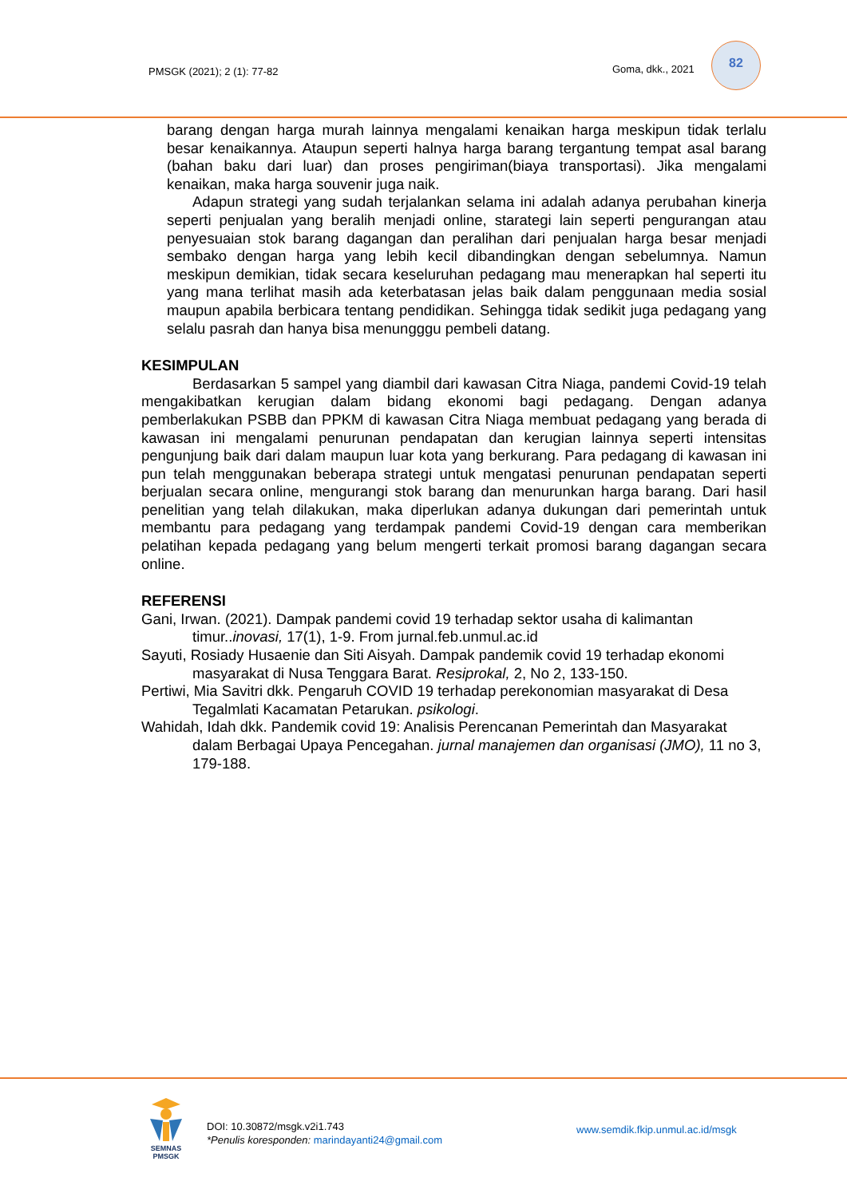PMSGK (2021); 2 (1): 77-82 Goma, dkk., 2021
82
barang dengan harga murah lainnya mengalami kenaikan harga meskipun tidak terlalu besar kenaikannya. Ataupun seperti halnya harga barang tergantung tempat asal barang (bahan baku dari luar) dan proses pengiriman(biaya transportasi). Jika mengalami kenaikan, maka harga souvenir juga naik.
Adapun strategi yang sudah terjalankan selama ini adalah adanya perubahan kinerja seperti penjualan yang beralih menjadi online, starategi lain seperti pengurangan atau penyesuaian stok barang dagangan dan peralihan dari penjualan harga besar menjadi sembako dengan harga yang lebih kecil dibandingkan dengan sebelumnya. Namun meskipun demikian, tidak secara keseluruhan pedagang mau menerapkan hal seperti itu yang mana terlihat masih ada keterbatasan jelas baik dalam penggunaan media sosial maupun apabila berbicara tentang pendidikan. Sehingga tidak sedikit juga pedagang yang selalu pasrah dan hanya bisa menungggu pembeli datang.
KESIMPULAN
Berdasarkan 5 sampel yang diambil dari kawasan Citra Niaga, pandemi Covid-19 telah mengakibatkan kerugian dalam bidang ekonomi bagi pedagang. Dengan adanya pemberlakukan PSBB dan PPKM di kawasan Citra Niaga membuat pedagang yang berada di kawasan ini mengalami penurunan pendapatan dan kerugian lainnya seperti intensitas pengunjung baik dari dalam maupun luar kota yang berkurang. Para pedagang di kawasan ini pun telah menggunakan beberapa strategi untuk mengatasi penurunan pendapatan seperti berjualan secara online, mengurangi stok barang dan menurunkan harga barang. Dari hasil penelitian yang telah dilakukan, maka diperlukan adanya dukungan dari pemerintah untuk membantu para pedagang yang terdampak pandemi Covid-19 dengan cara memberikan pelatihan kepada pedagang yang belum mengerti terkait promosi barang dagangan secara online.
REFERENSI
Gani, Irwan. (2021). Dampak pandemi covid 19 terhadap sektor usaha di kalimantan timur..inovasi, 17(1), 1-9. From jurnal.feb.unmul.ac.id
Sayuti, Rosiady Husaenie dan Siti Aisyah. Dampak pandemik covid 19 terhadap ekonomi masyarakat di Nusa Tenggara Barat. Resiprokal, 2, No 2, 133-150.
Pertiwi, Mia Savitri dkk. Pengaruh COVID 19 terhadap perekonomian masyarakat di Desa Tegalmlati Kacamatan Petarukan. psikologi.
Wahidah, Idah dkk. Pandemik covid 19: Analisis Perencanan Pemerintah dan Masyarakat dalam Berbagai Upaya Pencegahan. jurnal manajemen dan organisasi (JMO), 11 no 3, 179-188.
SEMNAS
PMSGK
DOI: 10.30872/msgk.v2i1.743
*Penulis koresponden: marindayanti24@gmail.com
www.semdik.fkip.unmul.ac.id/msgk